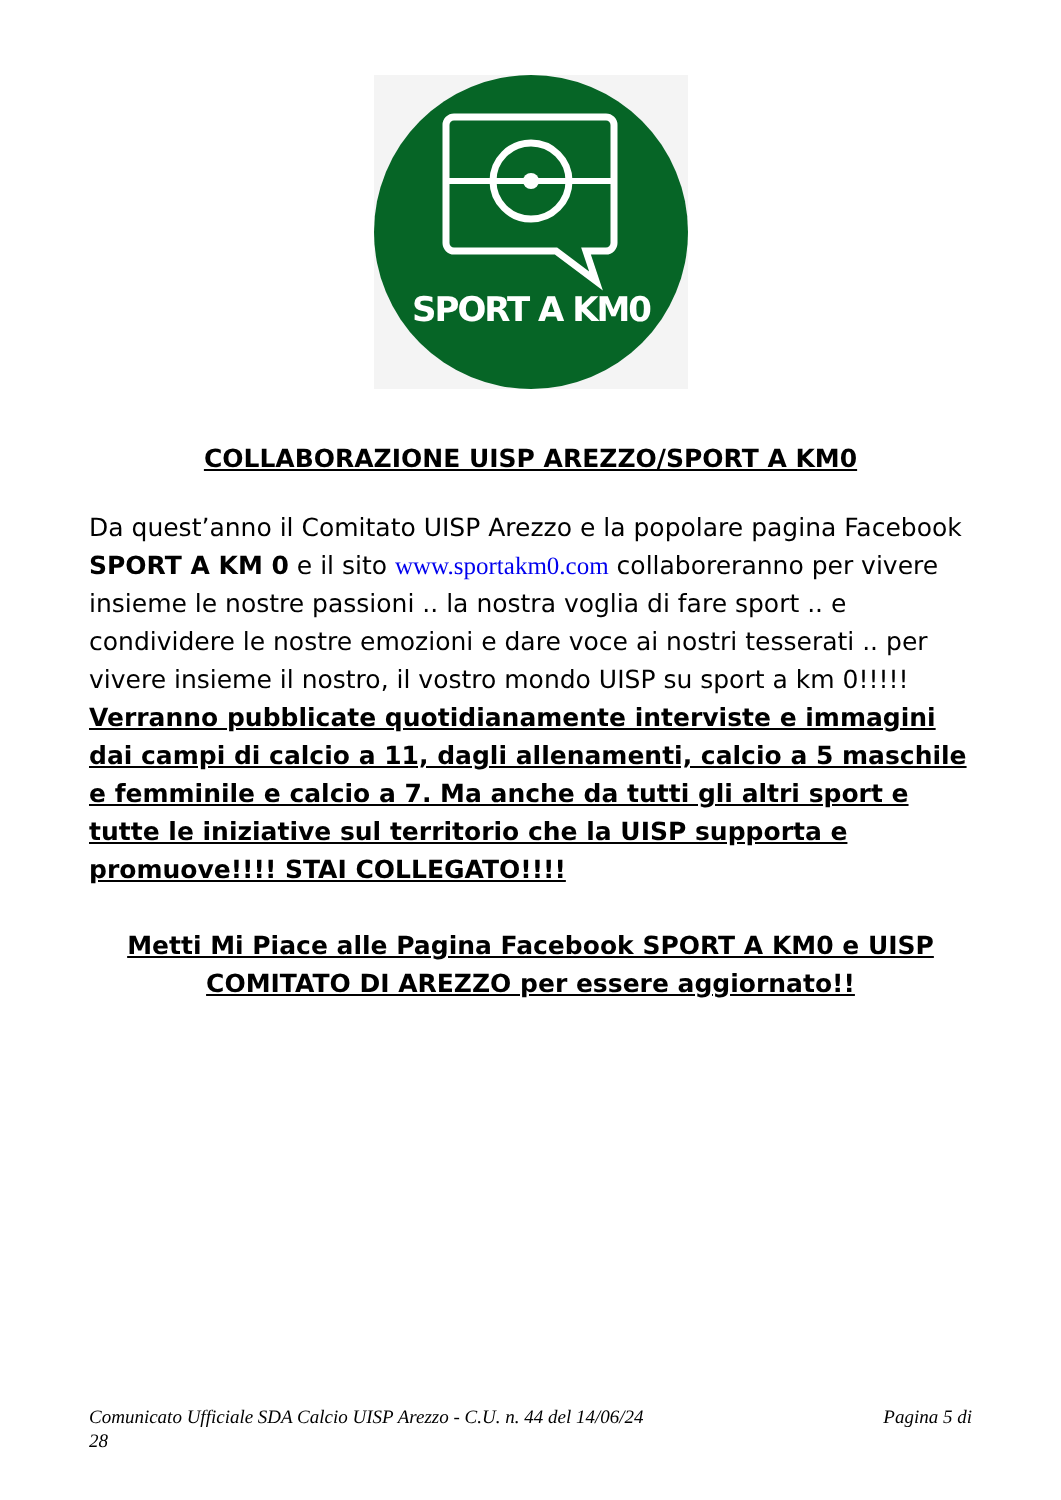SPORT A KM0
COLLABORAZIONE UISP AREZZO/SPORT A KM0
Da quest’anno il Comitato UISP Arezzo e la popolare pagina Facebook SPORT A KM 0 e il sito www.sportakm0.com collaboreranno per vivere insieme le nostre passioni .. la nostra voglia di fare sport .. e condividere le nostre emozioni e dare voce ai nostri tesserati .. per vivere insieme il nostro, il vostro mondo UISP su sport a km 0!!!!! Verranno pubblicate quotidianamente interviste e immagini dai campi di calcio a 11, dagli allenamenti, calcio a 5 maschile e femminile e calcio a 7. Ma anche da tutti gli altri sport e tutte le iniziative sul territorio che la UISP supporta e promuove!!!! STAI COLLEGATO!!!!
Metti Mi Piace alle Pagina Facebook SPORT A KM0 e UISP COMITATO DI AREZZO per essere aggiornato!!
Pagina 5 di Comunicato Ufficiale SDA Calcio UISP Arezzo - C.U. n. 44 del 14/06/24
28